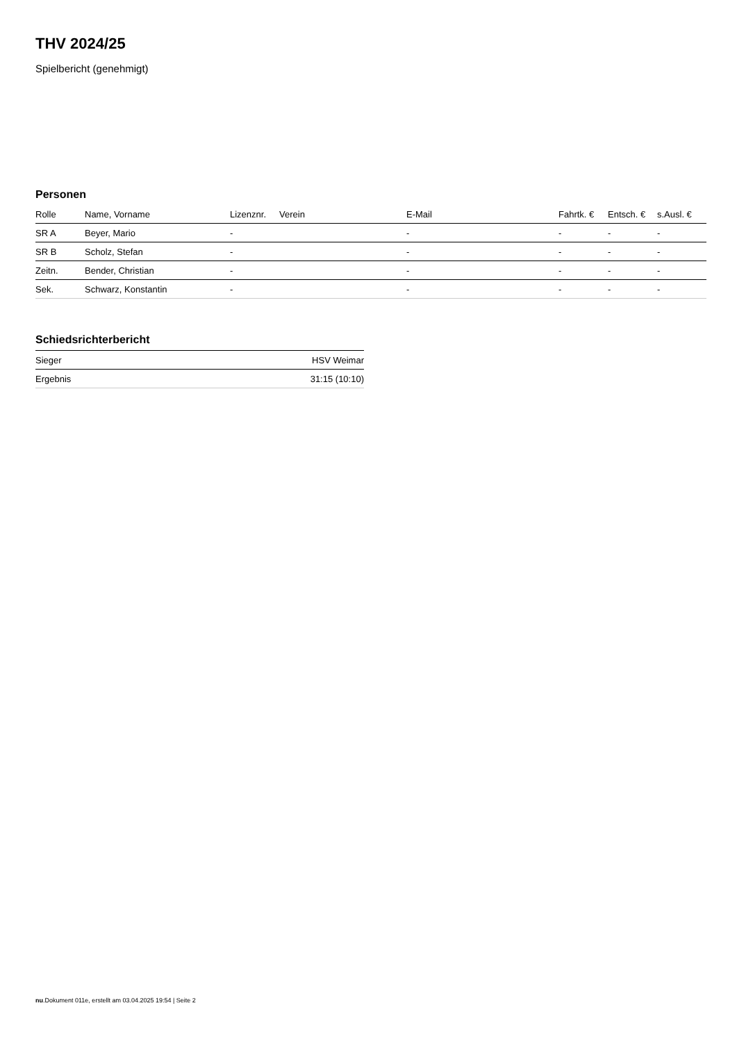THV 2024/25
Spielbericht (genehmigt)
Personen
| Rolle | Name, Vorname | Lizenznr. | Verein | E-Mail | Fahrtk. € | Entsch. € | s.Ausl. € |
| --- | --- | --- | --- | --- | --- | --- | --- |
| SR A | Beyer, Mario | - | | - | - | - | - |
| SR B | Scholz, Stefan | - | | - | - | - | - |
| Zeitn. | Bender, Christian | - | | - | - | - | - |
| Sek. | Schwarz, Konstantin | - | | - | - | - | - |
Schiedsrichterbericht
| Sieger | HSV Weimar |
| Ergebnis | 31:15 (10:10) |
nu.Dokument 011e, erstellt am 03.04.2025 19:54 | Seite 2